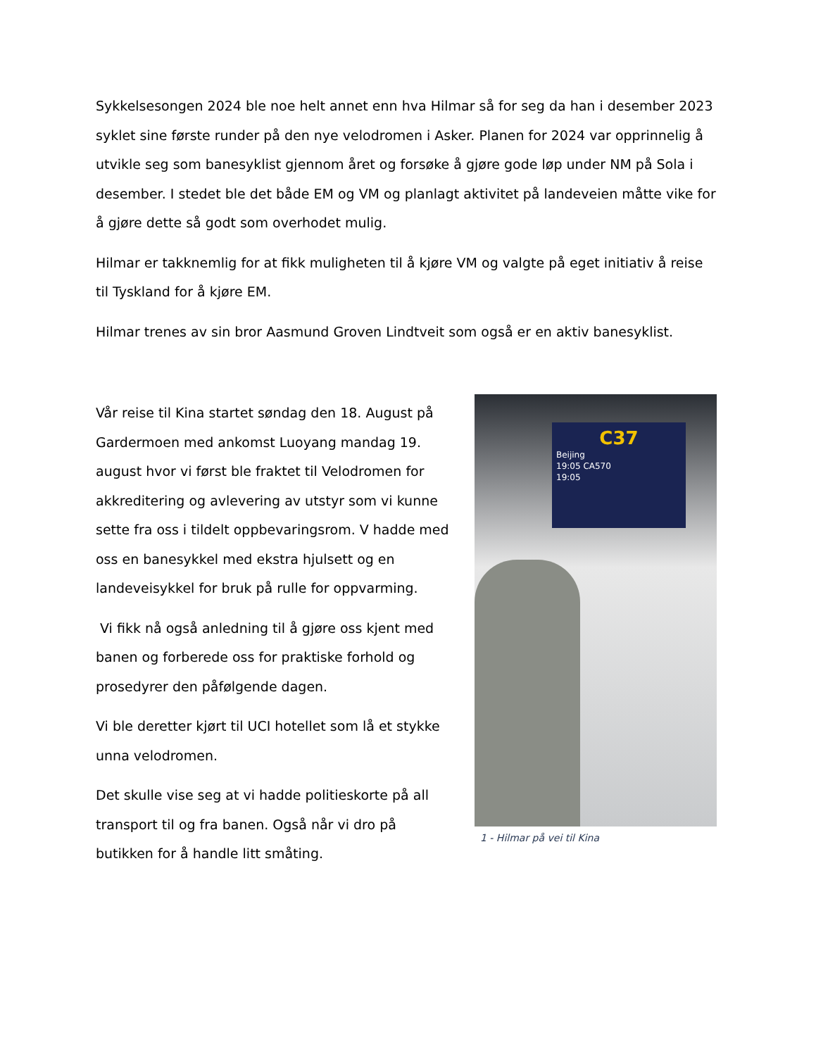Sykkelsesongen 2024 ble noe helt annet enn hva Hilmar så for seg da han i desember 2023 syklet sine første runder på den nye velodromen i Asker. Planen for 2024 var opprinnelig å utvikle seg som banesyklist gjennom året og forsøke å gjøre gode løp under NM på Sola i desember. I stedet ble det både EM og VM og planlagt aktivitet på landeveien måtte vike for å gjøre dette så godt som overhodet mulig.
Hilmar er takknemlig for at fikk muligheten til å kjøre VM og valgte på eget initiativ å reise til Tyskland for å kjøre EM.
Hilmar trenes av sin bror Aasmund Groven Lindtveit som også er en aktiv banesyklist.
Vår reise til Kina startet søndag den 18. August på Gardermoen med ankomst Luoyang mandag 19. august hvor vi først ble fraktet til Velodromen for akkreditering og avlevering av utstyr som vi kunne sette fra oss i tildelt oppbevaringsrom. V hadde med oss en banesykkel med ekstra hjulsett og en landeveisykkel for bruk på rulle for oppvarming.
Vi fikk nå også anledning til å gjøre oss kjent med banen og forberede oss for praktiske forhold og prosedyrer den påfølgende dagen.
Vi ble deretter kjørt til UCI hotellet som lå et stykke unna velodromen.
Det skulle vise seg at vi hadde politieskorte på all transport til og fra banen. Også når vi dro på butikken for å handle litt småting.
C37
Beijing
19:05 CA570
19:05
1 - Hilmar på vei til Kina